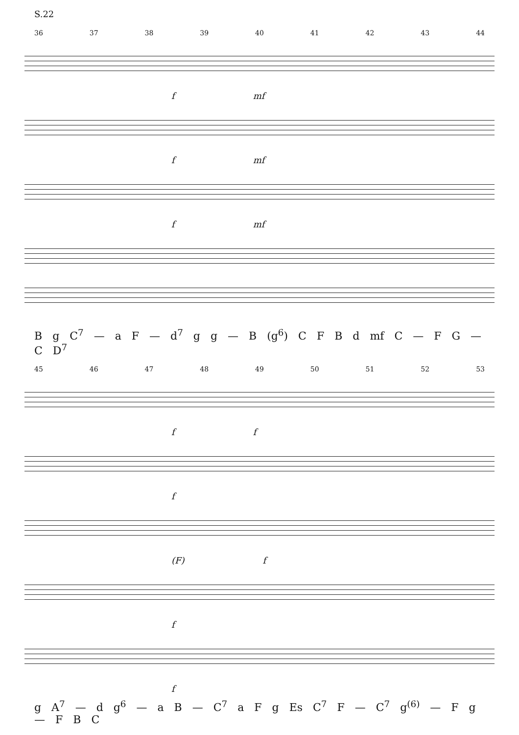S.22
36 37 38 39 40 41 42 43 44
f mf
f mf
f mf
B g C<sup>7</sup> — a F — d<sup>7</sup> g g — B (g<sup>6</sup>) C F B d mf C — F G — C D<sup>7</sup>
45 46 47 48 49 50 51 52 53
f f
f
(F) f
f
f
g A<sup>7</sup> — d g<sup>6</sup> — a B — C<sup>7</sup> a F g Es C<sup>7</sup> F — C<sup>7</sup> g<sup>(6)</sup> — F g — F B C